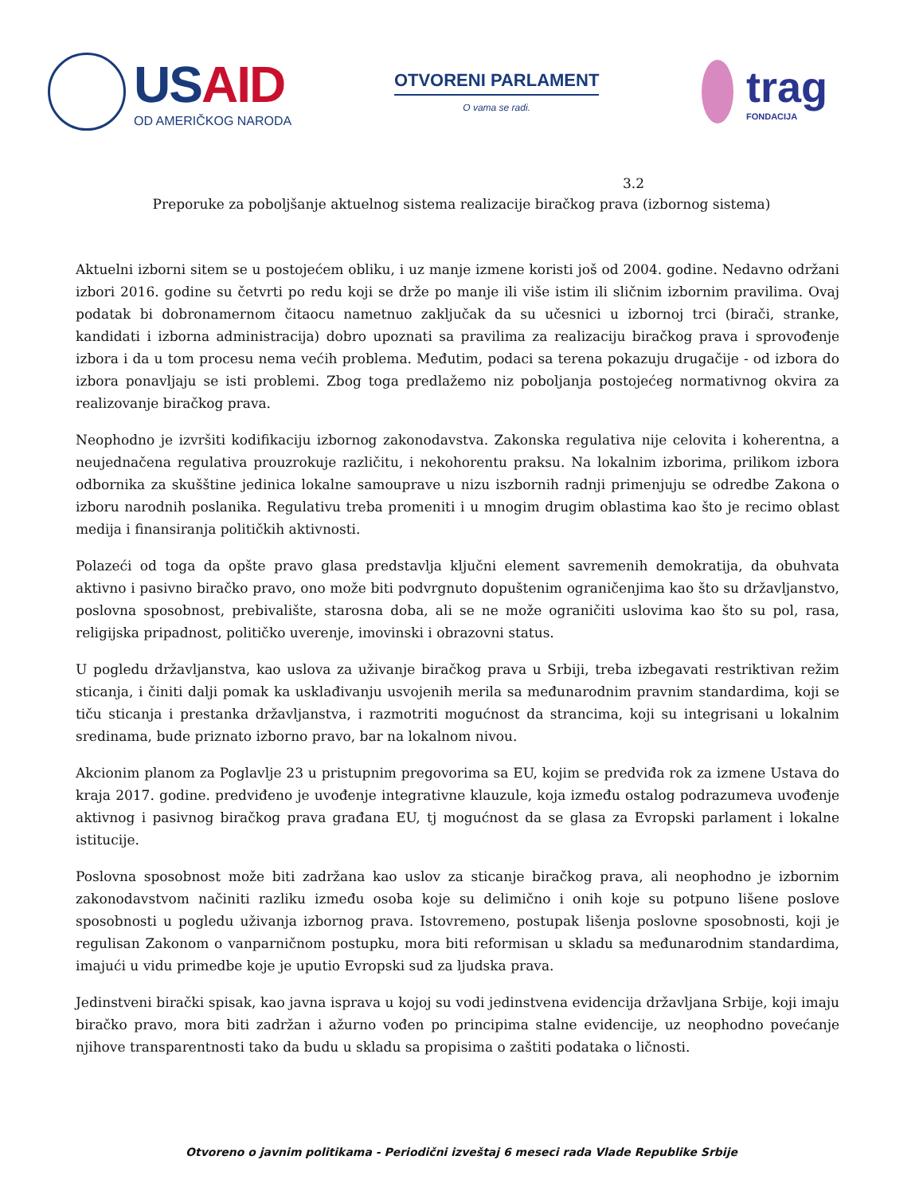USAID
OD AMERIČKOG NARODA
OTVORENI PARLAMENT
O vama se radi.
trag
FONDACIJA
3.2
Preporuke za poboljšanje aktuelnog sistema realizacije biračkog prava (izbornog sistema)
Aktuelni izborni sitem se u postojećem obliku, i uz manje izmene koristi još od 2004. godine. Nedavno održani izbori 2016. godine su četvrti po redu koji se drže po manje ili više istim ili sličnim izbornim pravilima. Ovaj podatak bi dobronamernom čitaocu nametnuo zaključak da su učesnici u izbornoj trci (birači, stranke, kandidati i izborna administracija) dobro upoznati sa pravilima za realizaciju biračkog prava i sprovođenje izbora i da u tom procesu nema većih problema. Međutim, podaci sa terena pokazuju drugačije - od izbora do izbora ponavljaju se isti problemi. Zbog toga predlažemo niz poboljanja postojećeg normativnog okvira za realizovanje biračkog prava.
Neophodno je izvršiti kodifikaciju izbornog zakonodavstva. Zakonska regulativa nije celovita i koherentna, a neujednačena regulativa prouzrokuje različitu, i nekohorentu praksu. Na lokalnim izborima, prilikom izbora odbornika za skušštine jedinica lokalne samouprave u nizu iszbornih radnji primenjuju se odredbe Zakona o izboru narodnih poslanika. Regulativu treba promeniti i u mnogim drugim oblastima kao što je recimo oblast medija i finansiranja političkih aktivnosti.
Polazeći od toga da opšte pravo glasa predstavlja ključni element savremenih demokratija, da obuhvata aktivno i pasivno biračko pravo, ono može biti podvrgnuto dopuštenim ograničenjima kao što su državljanstvo, poslovna sposobnost, prebivalište, starosna doba, ali se ne može ograničiti uslovima kao što su pol, rasa, religijska pripadnost, političko uverenje, imovinski i obrazovni status.
U pogledu državljanstva, kao uslova za uživanje biračkog prava u Srbiji, treba izbegavati restriktivan režim sticanja, i činiti dalji pomak ka usklađivanju usvojenih merila sa međunarodnim pravnim standardima, koji se tiču sticanja i prestanka državljanstva, i razmotriti mogućnost da strancima, koji su integrisani u lokalnim sredinama, bude priznato izborno pravo, bar na lokalnom nivou.
Akcionim planom za Poglavlje 23 u pristupnim pregovorima sa EU, kojim se predviđa rok za izmene Ustava do kraja 2017. godine. predviđeno je uvođenje integrativne klauzule, koja između ostalog podrazumeva uvođenje aktivnog i pasivnog biračkog prava građana EU, tj mogućnost da se glasa za Evropski parlament i lokalne istitucije.
Poslovna sposobnost može biti zadržana kao uslov za sticanje biračkog prava, ali neophodno je izbornim zakonodavstvom načiniti razliku između osoba koje su delimično i onih koje su potpuno lišene poslove sposobnosti u pogledu uživanja izbornog prava. Istovremeno, postupak lišenja poslovne sposobnosti, koji je regulisan Zakonom o vanparničnom postupku, mora biti reformisan u skladu sa međunarodnim standardima, imajući u vidu primedbe koje je uputio Evropski sud za ljudska prava.
Jedinstveni birački spisak, kao javna isprava u kojoj su vodi jedinstvena evidencija državljana Srbije, koji imaju biračko pravo, mora biti zadržan i ažurno vođen po principima stalne evidencije, uz neophodno povećanje njihove transparentnosti tako da budu u skladu sa propisima o zaštiti podataka o ličnosti.
Otvoreno o javnim politikama - Periodični izveštaj 6 meseci rada Vlade Republike Srbije